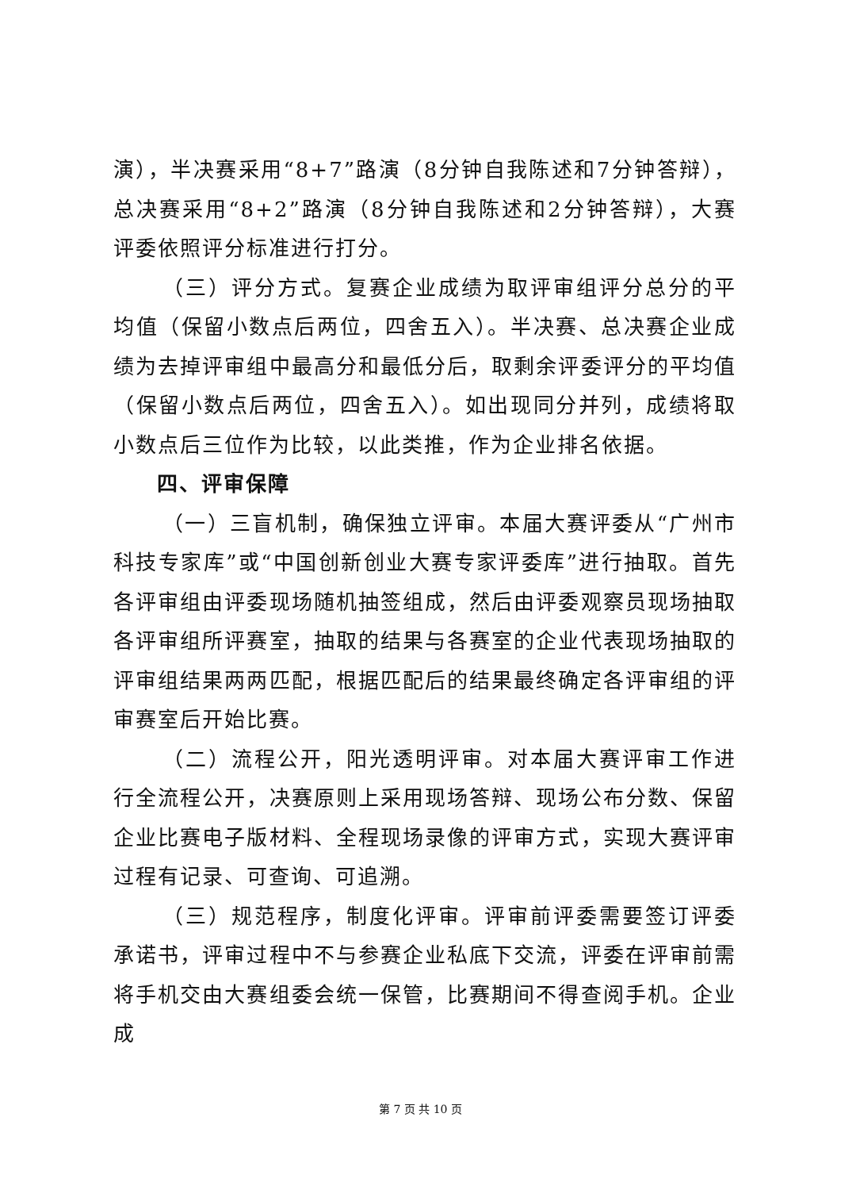演），半决赛采用“8+7”路演（8分钟自我陈述和7分钟答辩），总决赛采用“8+2”路演（8分钟自我陈述和2分钟答辩），大赛评委依照评分标准进行打分。
（三）评分方式。复赛企业成绩为取评审组评分总分的平均值（保留小数点后两位，四舍五入）。半决赛、总决赛企业成绩为去掉评审组中最高分和最低分后，取剩余评委评分的平均值（保留小数点后两位，四舍五入）。如出现同分并列，成绩将取小数点后三位作为比较，以此类推，作为企业排名依据。
四、评审保障
（一）三盲机制，确保独立评审。本届大赛评委从“广州市科技专家库”或“中国创新创业大赛专家评委库”进行抽取。首先各评审组由评委现场随机抽签组成，然后由评委观察员现场抽取各评审组所评赛室，抽取的结果与各赛室的企业代表现场抽取的评审组结果两两匹配，根据匹配后的结果最终确定各评审组的评审赛室后开始比赛。
（二）流程公开，阳光透明评审。对本届大赛评审工作进行全流程公开，决赛原则上采用现场答辩、现场公布分数、保留企业比赛电子版材料、全程现场录像的评审方式，实现大赛评审过程有记录、可查询、可追溯。
（三）规范程序，制度化评审。评审前评委需要签订评委承诺书，评审过程中不与参赛企业私底下交流，评委在评审前需将手机交由大赛组委会统一保管，比赛期间不得查阅手机。企业成
第 7 页 共 10 页